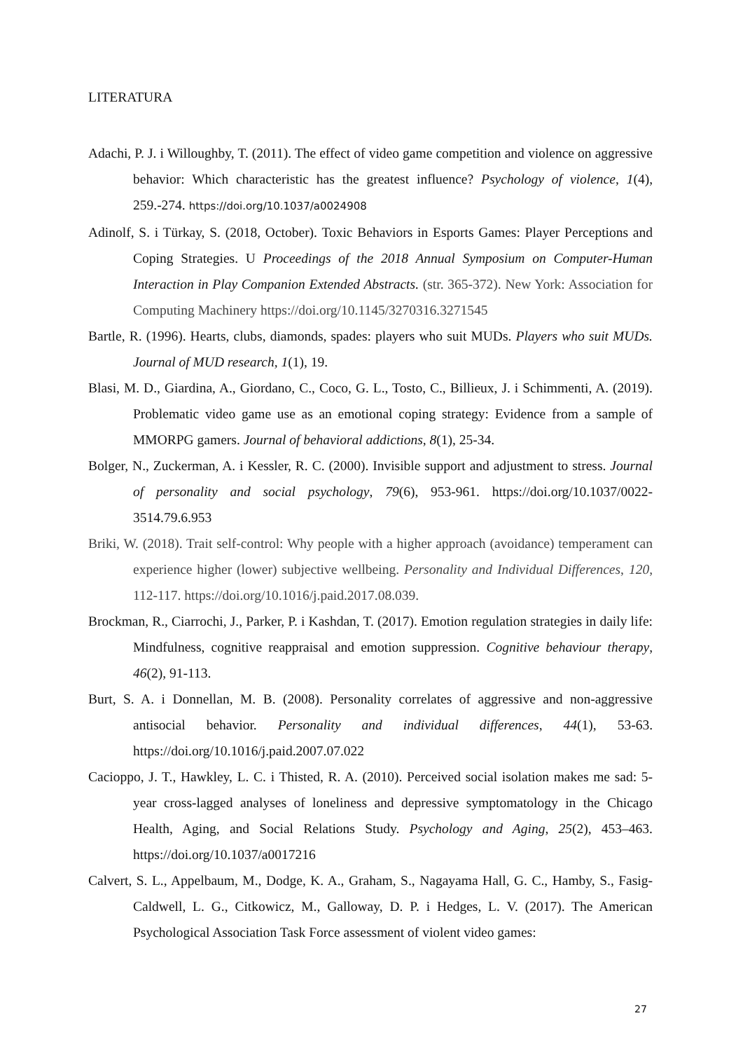LITERATURA
Adachi, P. J. i Willoughby, T. (2011). The effect of video game competition and violence on aggressive behavior: Which characteristic has the greatest influence? Psychology of violence, 1(4), 259.-274. https://doi.org/10.1037/a0024908
Adinolf, S. i Türkay, S. (2018, October). Toxic Behaviors in Esports Games: Player Perceptions and Coping Strategies. U Proceedings of the 2018 Annual Symposium on Computer-Human Interaction in Play Companion Extended Abstracts. (str. 365-372). New York: Association for Computing Machinery https://doi.org/10.1145/3270316.3271545
Bartle, R. (1996). Hearts, clubs, diamonds, spades: players who suit MUDs. Players who suit MUDs. Journal of MUD research, 1(1), 19.
Blasi, M. D., Giardina, A., Giordano, C., Coco, G. L., Tosto, C., Billieux, J. i Schimmenti, A. (2019). Problematic video game use as an emotional coping strategy: Evidence from a sample of MMORPG gamers. Journal of behavioral addictions, 8(1), 25-34.
Bolger, N., Zuckerman, A. i Kessler, R. C. (2000). Invisible support and adjustment to stress. Journal of personality and social psychology, 79(6), 953-961. https://doi.org/10.1037/0022-3514.79.6.953
Briki, W. (2018). Trait self-control: Why people with a higher approach (avoidance) temperament can experience higher (lower) subjective wellbeing. Personality and Individual Differences, 120, 112-117. https://doi.org/10.1016/j.paid.2017.08.039.
Brockman, R., Ciarrochi, J., Parker, P. i Kashdan, T. (2017). Emotion regulation strategies in daily life: Mindfulness, cognitive reappraisal and emotion suppression. Cognitive behaviour therapy, 46(2), 91-113.
Burt, S. A. i Donnellan, M. B. (2008). Personality correlates of aggressive and non-aggressive antisocial behavior. Personality and individual differences, 44(1), 53-63. https://doi.org/10.1016/j.paid.2007.07.022
Cacioppo, J. T., Hawkley, L. C. i Thisted, R. A. (2010). Perceived social isolation makes me sad: 5-year cross-lagged analyses of loneliness and depressive symptomatology in the Chicago Health, Aging, and Social Relations Study. Psychology and Aging, 25(2), 453–463. https://doi.org/10.1037/a0017216
Calvert, S. L., Appelbaum, M., Dodge, K. A., Graham, S., Nagayama Hall, G. C., Hamby, S., Fasig-Caldwell, L. G., Citkowicz, M., Galloway, D. P. i Hedges, L. V. (2017). The American Psychological Association Task Force assessment of violent video games:
27